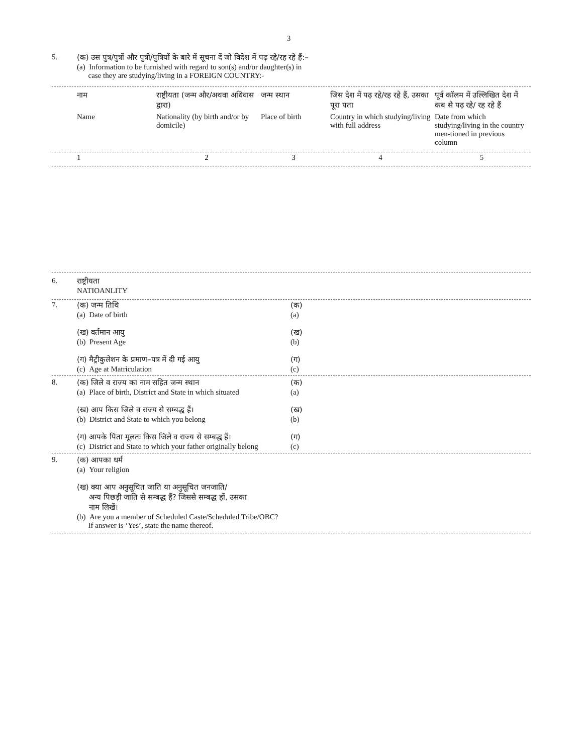3
5. (क) उस पुत्र/पुत्रों और पुत्री/पुत्रियों के बारे में सूचना दें जो विदेश में पढ़ रहे/रह रहे हैं:–
(a) Information to be furnished with regard to son(s) and/or daughter(s) in
case they are studying/living in a FOREIGN COUNTRY:-
| नाम | राष्ट्रीयता (जन्म और/अथवा अधिवास द्वारा) | जन्म स्थान | जिस देश में पढ़ रहे/रह रहे हैं, उसका पूरा पता | पूर्व कॉलम में उल्लिखित देश में कब से पढ़ रहे/ रह रहे हैं |
| Name | Nationality (by birth and/or by domicile) | Place of birth | Country in which studying/living with full address | Date from which studying/living in the country men-tioned in previous column |
| 1 | 2 | 3 | 4 | 5 |
6. राष्ट्रीयता
NATIOANLITY
| 7. | (क) जन्म तिथि (a) Date of birth (ख) वर्तमान आयु (b) Present Age (ग) मैट्रीकुलेशन के प्रमाण–पत्र में दी गई आयु (c) Age at Matriculation | (क) (a) (ख) (b) (ग) (c) |
| 8. | (क) जिले व राज्य का नाम सहित जन्म स्थान (a) Place of birth, District and State in which situated (ख) आप किस जिले व राज्य से सम्बद्ध हैं। (b) District and State to which you belong (ग) आपके पिता मूलतः किस जिले व राज्य से सम्बद्ध हैं। (c) District and State to which your father originally belong | (क) (a) (ख) (b) (ग) (c) |
| 9. | (क) आपका धर्म (a) Your religion (ख) क्या आप अनुसूचित जाति या अनुसूचित जनजाति/ अन्य पिछड़ी जाति से सम्बद्ध हैं? जिससे सम्बद्ध हों, उसका नाम लिखें। (b) Are you a member of Scheduled Caste/Scheduled Tribe/OBC? If answer is ‘Yes’, state the name thereof. | |